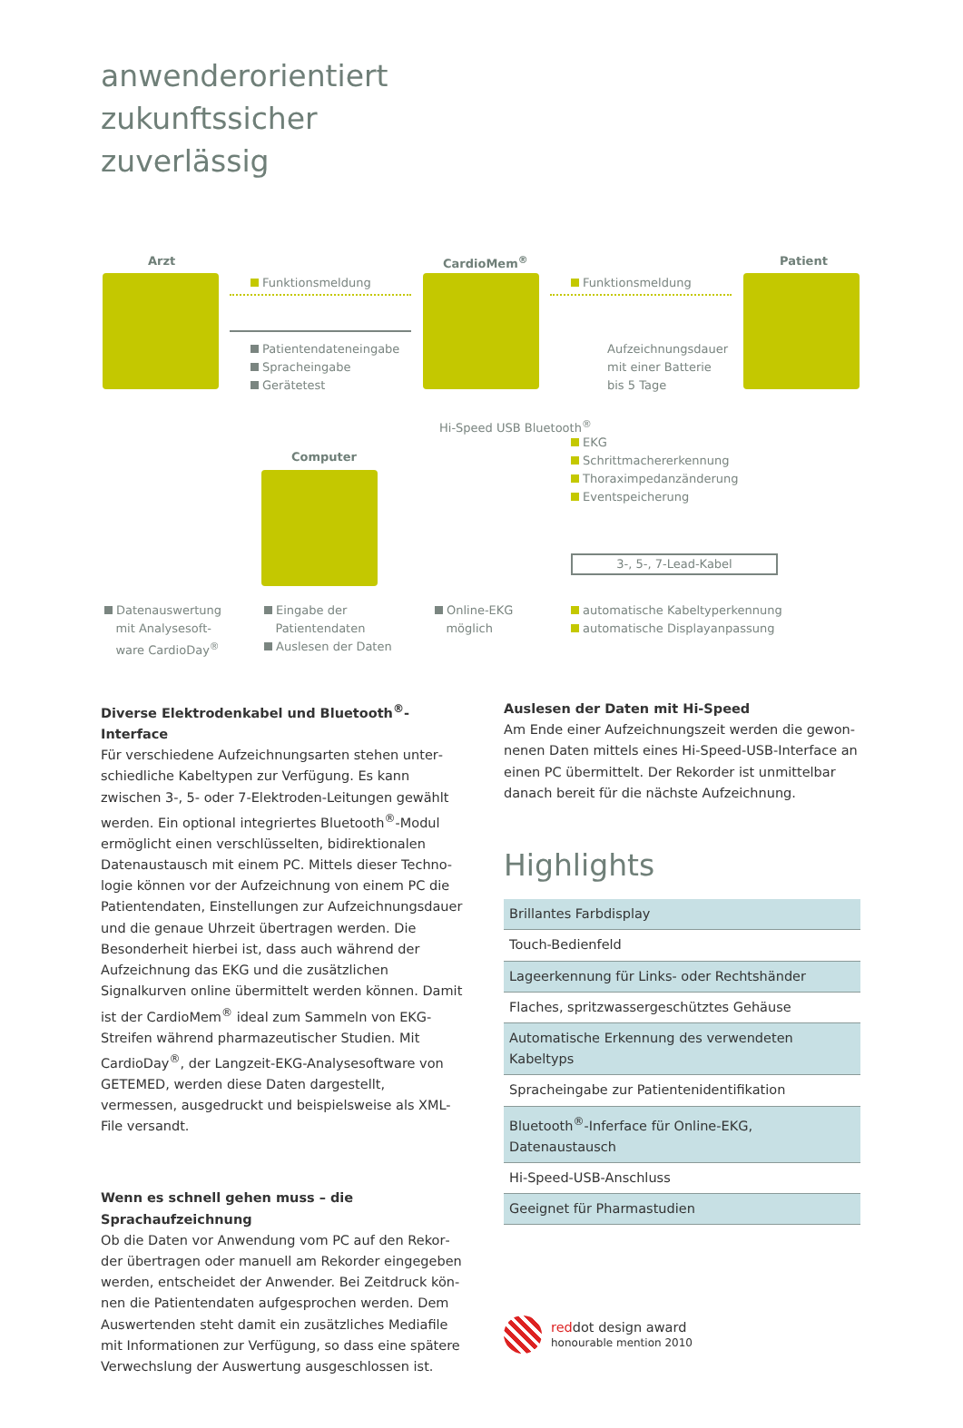anwenderorientiert
zukunftssicher
zuverlässig
Arzt CardioMem<sup>®</sup> Patient
Funktionsmeldung Funktionsmeldung
Patientendateneingabe
Spracheingabe
Gerätetest
Aufzeichnungsdauer
mit einer Batterie
bis 5 Tage
Computer
Hi-Speed USB Bluetooth<sup>®</sup>
EKG
Schrittmachererkennung
Thoraximpedanzänderung
Eventspeicherung
3-, 5-, 7-Lead-Kabel
Datenauswertung
mit Analysesoft-
ware CardioDay<sup>®</sup>
Eingabe der
Patientendaten
Auslesen der Daten
Online-EKG
möglich
automatische Kabeltyperkennung
automatische Displayanpassung
Diverse Elektrodenkabel und Bluetooth<sup>®</sup>-Interface
Für verschiedene Aufzeichnungsarten stehen unter­schiedliche Kabeltypen zur Verfügung. Es kann zwischen 3-, 5- oder 7-Elektroden-Leitungen gewählt werden. Ein optional integriertes Bluetooth<sup>®</sup>-Modul ermöglicht einen verschlüsselten, bidirektionalen Datenaustausch mit einem PC. Mittels dieser Techno­logie können vor der Aufzeichnung von einem PC die Patientendaten, Einstellungen zur Aufzeichnungsdauer und die genaue Uhrzeit übertragen werden. Die Beson­derheit hierbei ist, dass auch während der Aufzeich­nung das EKG und die zusätzlichen Signalkurven online übermittelt werden können. Damit ist der CardioMem<sup>®</sup> ideal zum Sammeln von EKG-Streifen während phar­mazeutischer Studien. Mit CardioDay<sup>®</sup>, der Langzeit-EKG-Analysesoftware von GETEMED, werden diese Daten dargestellt, vermessen, ausgedruckt und bei­spielsweise als XML-File versandt.
Wenn es schnell gehen muss – die Sprachaufzeichnung
Ob die Daten vor Anwendung vom PC auf den Rekor­der übertragen oder manuell am Rekorder eingegeben werden, entscheidet der Anwender. Bei Zeitdruck kön­nen die Patientendaten aufgesprochen werden. Dem Auswertenden steht damit ein zusätzliches Mediafile mit Informationen zur Verfügung, so dass eine spätere Verwechslung der Auswertung ausgeschlossen ist.
Auslesen der Daten mit Hi-Speed
Am Ende einer Aufzeichnungszeit werden die gewon­nenen Daten mittels eines Hi-Speed-USB-Interface an einen PC übermittelt. Der Rekorder ist unmittelbar danach bereit für die nächste Aufzeichnung.
Highlights
| Brillantes Farbdisplay |
| Touch-Bedienfeld |
| Lageerkennung für Links- oder Rechtshänder |
| Flaches, spritzwassergeschütztes Gehäuse |
| Automatische Erkennung des verwendeten Kabeltyps |
| Spracheingabe zur Patientenidentifikation |
| Bluetooth<sup>®</sup>-Inferface für Online-EKG, Datenaustausch |
| Hi-Speed-USB-Anschluss |
| Geeignet für Pharmastudien |
reddot design award
honourable mention 2010